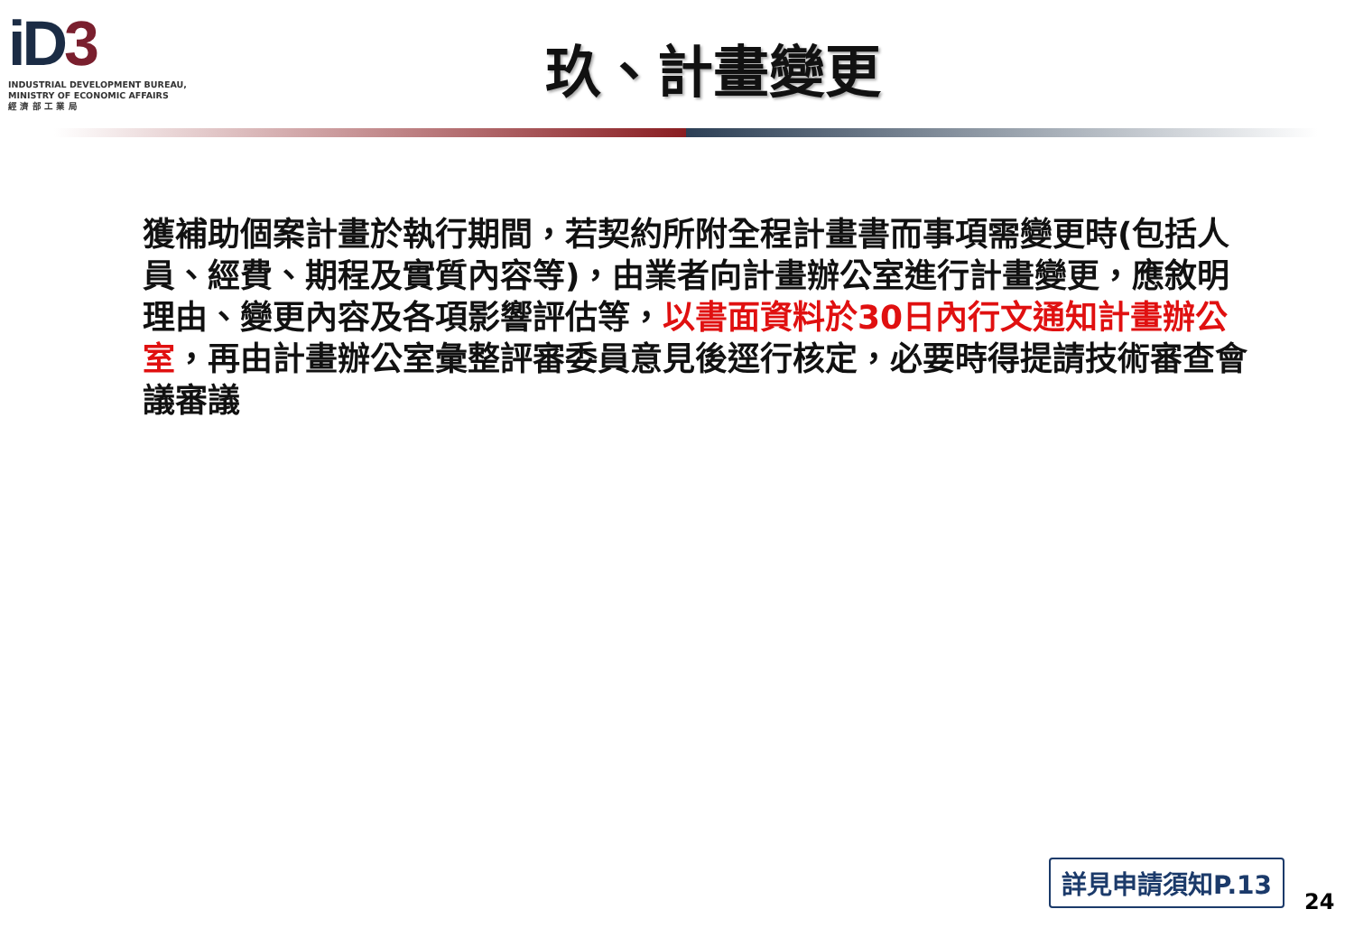iD3
INDUSTRIAL DEVELOPMENT BUREAU,
MINISTRY OF ECONOMIC AFFAIRS
經 濟 部 工 業 局
玖、計畫變更
獲補助個案計畫於執行期間，若契約所附全程計畫書而事項需變更時(包括人員、經費、期程及實質內容等)，由業者向計畫辦公室進行計畫變更，應敘明理由、變更內容及各項影響評估等，以書面資料於30日內行文通知計畫辦公室，再由計畫辦公室彙整評審委員意見後逕行核定，必要時得提請技術審查會議審議
詳見申請須知P.13
24